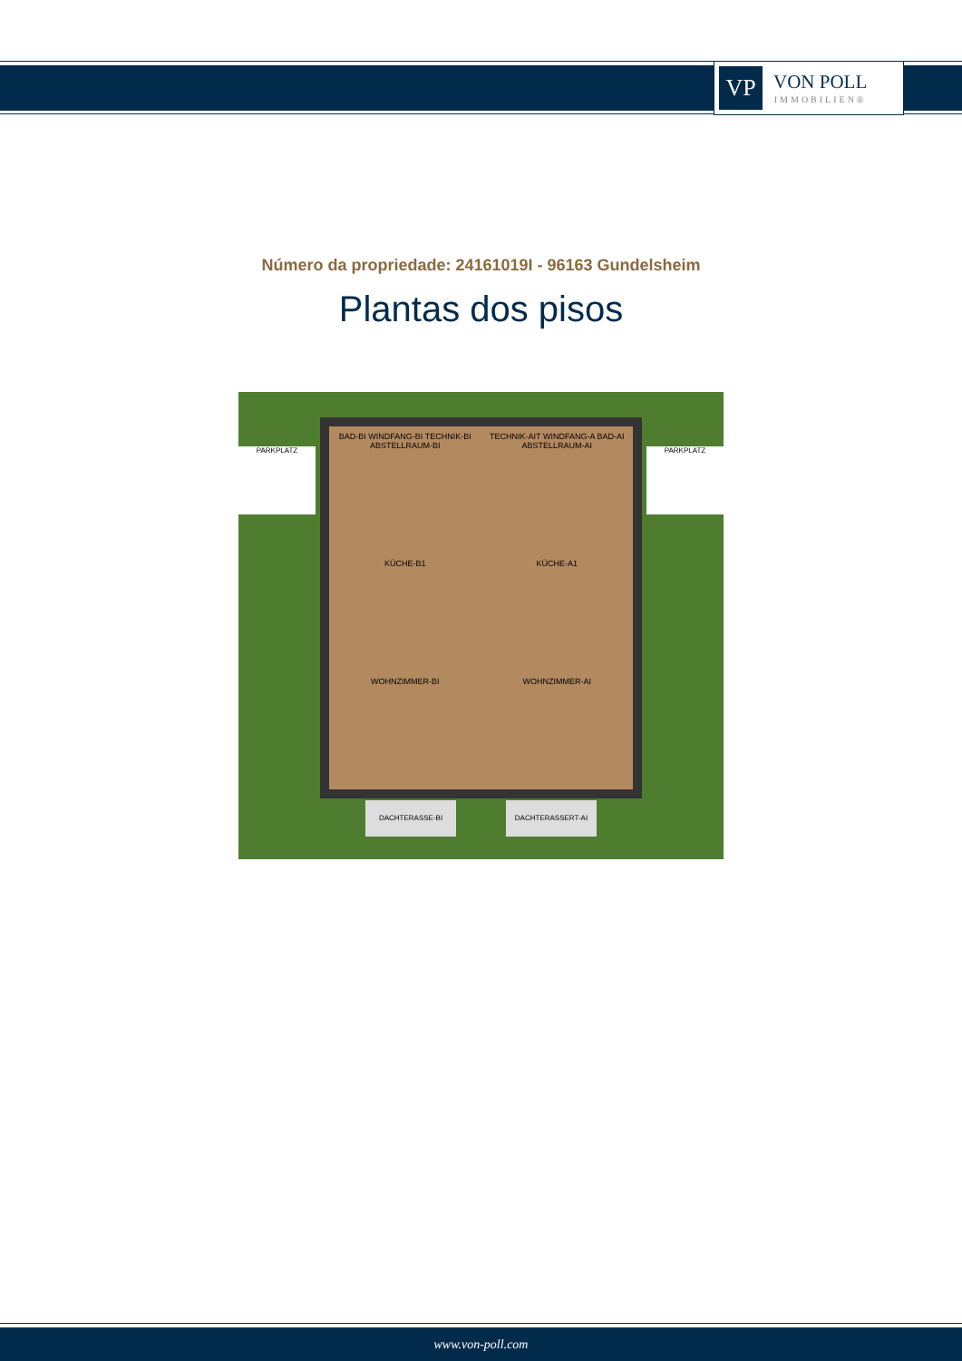VP
VON POLL
IMMOBILIEN®
Número da propriedade: 24161019I - 96163 Gundelsheim
Plantas dos pisos
BAD-BI WINDFANG-BI TECHNIK-BI ABSTELLRAUM-BI
TECHNIK-AIT WINDFANG-A BAD-AI ABSTELLRAUM-AI
KÜCHE-B1
KÜCHE-A1
WOHNZIMMER-BI
WOHNZIMMER-AI
PARKPLATZ PARKPLATZ
DACHTERASSE-BI DACHTERASSERT-AI
www.von-poll.com